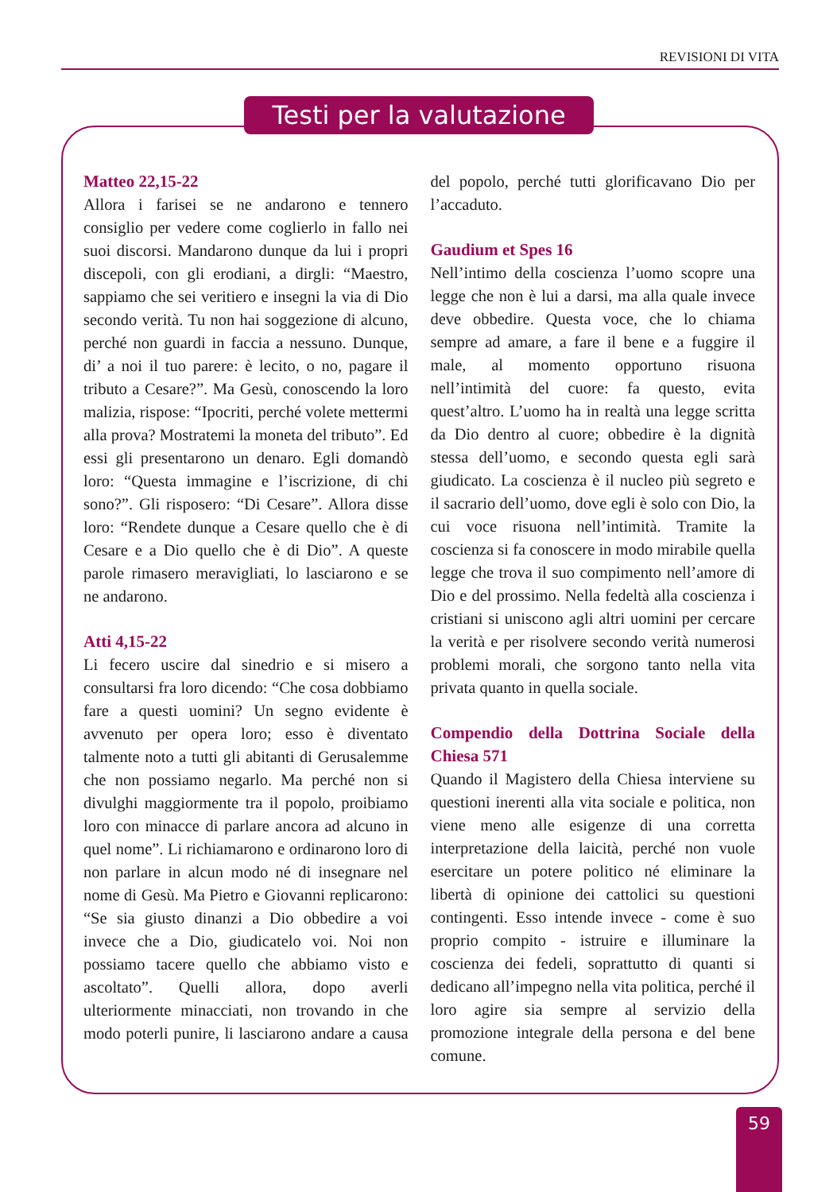REVISIONI DI VITA
Testi per la valutazione
Matteo 22,15-22
Allora i farisei se ne andarono e tennero consiglio per vedere come coglierlo in fallo nei suoi discorsi. Mandarono dunque da lui i propri discepoli, con gli erodiani, a dirgli: “Maestro, sappiamo che sei veritiero e insegni la via di Dio secondo verità. Tu non hai soggezione di alcuno, perché non guardi in faccia a nessuno. Dunque, di’ a noi il tuo parere: è lecito, o no, pagare il tributo a Cesare?”. Ma Gesù, conoscendo la loro malizia, rispose: “Ipocriti, perché volete mettermi alla prova? Mostratemi la moneta del tributo”. Ed essi gli presentarono un denaro. Egli domandò loro: “Questa immagine e l’iscrizione, di chi sono?”. Gli risposero: “Di Cesare”. Allora disse loro: “Rendete dunque a Cesare quello che è di Cesare e a Dio quello che è di Dio”. A queste parole rimasero meravigliati, lo lasciarono e se ne andarono.
Atti 4,15-22
Li fecero uscire dal sinedrio e si misero a consultarsi fra loro dicendo: “Che cosa dobbiamo fare a questi uomini? Un segno evidente è avvenuto per opera loro; esso è diventato talmente noto a tutti gli abitanti di Gerusalemme che non possiamo negarlo. Ma perché non si divulghi maggiormente tra il popolo, proibiamo loro con minacce di parlare ancora ad alcuno in quel nome”. Li richiamarono e ordinarono loro di non parlare in alcun modo né di insegnare nel nome di Gesù. Ma Pietro e Giovanni replicarono: “Se sia giusto dinanzi a Dio obbedire a voi invece che a Dio, giudicatelo voi. Noi non possiamo tacere quello che abbiamo visto e ascoltato”. Quelli allora, dopo averli ulteriormente minacciati, non trovando in che modo poterli punire, li lasciarono andare a causa del popolo, perché tutti glorificavano Dio per l’accaduto.
Gaudium et Spes 16
Nell’intimo della coscienza l’uomo scopre una legge che non è lui a darsi, ma alla quale invece deve obbedire. Questa voce, che lo chiama sempre ad amare, a fare il bene e a fuggire il male, al momento opportuno risuona nell’intimità del cuore: fa questo, evita quest’altro. L’uomo ha in realtà una legge scritta da Dio dentro al cuore; obbedire è la dignità stessa dell’uomo, e secondo questa egli sarà giudicato. La coscienza è il nucleo più segreto e il sacrario dell’uomo, dove egli è solo con Dio, la cui voce risuona nell’intimità. Tramite la coscienza si fa conoscere in modo mirabile quella legge che trova il suo compimento nell’amore di Dio e del prossimo. Nella fedeltà alla coscienza i cristiani si uniscono agli altri uomini per cercare la verità e per risolvere secondo verità numerosi problemi morali, che sorgono tanto nella vita privata quanto in quella sociale.
Compendio della Dottrina Sociale della Chiesa 571
Quando il Magistero della Chiesa interviene su questioni inerenti alla vita sociale e politica, non viene meno alle esigenze di una corretta interpretazione della laicità, perché non vuole esercitare un potere politico né eliminare la libertà di opinione dei cattolici su questioni contingenti. Esso intende invece - come è suo proprio compito - istruire e illuminare la coscienza dei fedeli, soprattutto di quanti si dedicano all’impegno nella vita politica, perché il loro agire sia sempre al servizio della promozione integrale della persona e del bene comune.
59